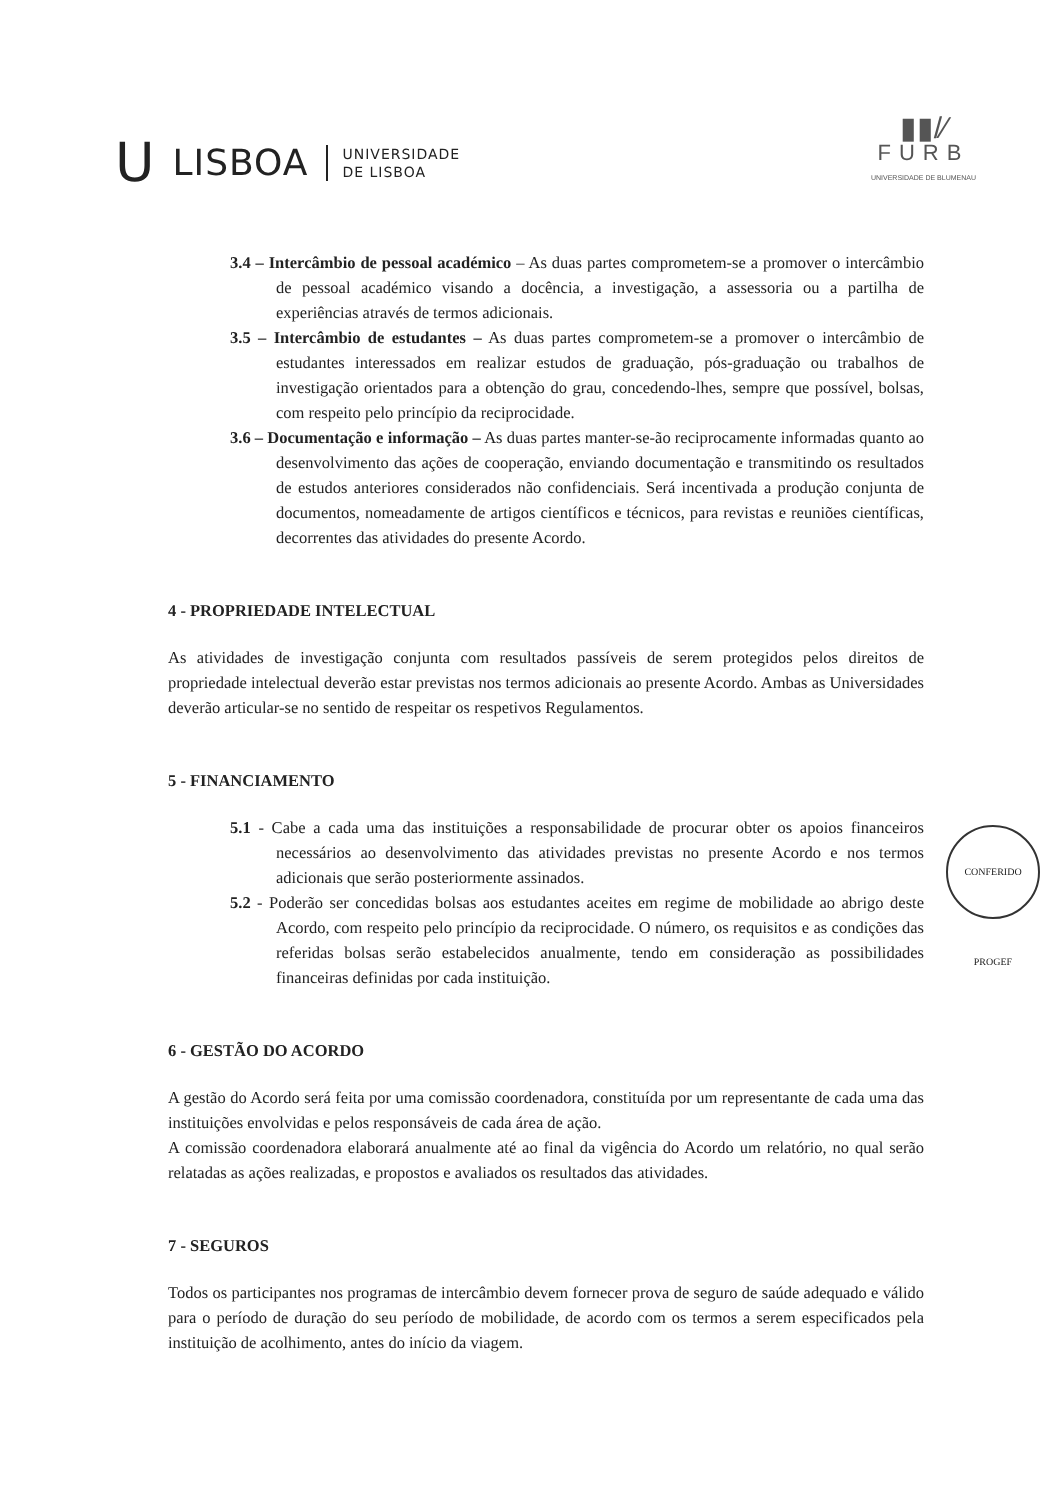U LISBOA UNIVERSIDADE
DE LISBOA
▮▮/⁄
FURB
UNIVERSIDADE DE BLUMENAU
3.4 – Intercâmbio de pessoal académico – As duas partes comprometem-se a promover o intercâmbio de pessoal académico visando a docência, a investigação, a assessoria ou a partilha de experiências através de termos adicionais.
3.5 – Intercâmbio de estudantes – As duas partes comprometem-se a promover o intercâmbio de estudantes interessados em realizar estudos de graduação, pós-graduação ou trabalhos de investigação orientados para a obtenção do grau, concedendo-lhes, sempre que possível, bolsas, com respeito pelo princípio da reciprocidade.
3.6 – Documentação e informação – As duas partes manter-se-ão reciprocamente informadas quanto ao desenvolvimento das ações de cooperação, enviando documentação e transmitindo os resultados de estudos anteriores considerados não confidenciais. Será incentivada a produção conjunta de documentos, nomeadamente de artigos científicos e técnicos, para revistas e reuniões científicas, decorrentes das atividades do presente Acordo.
4 - PROPRIEDADE INTELECTUAL
As atividades de investigação conjunta com resultados passíveis de serem protegidos pelos direitos de propriedade intelectual deverão estar previstas nos termos adicionais ao presente Acordo. Ambas as Universidades deverão articular-se no sentido de respeitar os respetivos Regulamentos.
5 - FINANCIAMENTO
5.1 - Cabe a cada uma das instituições a responsabilidade de procurar obter os apoios financeiros necessários ao desenvolvimento das atividades previstas no presente Acordo e nos termos adicionais que serão posteriormente assinados.
5.2 - Poderão ser concedidas bolsas aos estudantes aceites em regime de mobilidade ao abrigo deste Acordo, com respeito pelo princípio da reciprocidade. O número, os requisitos e as condições das referidas bolsas serão estabelecidos anualmente, tendo em consideração as possibilidades financeiras definidas por cada instituição.
6 - GESTÃO DO ACORDO
A gestão do Acordo será feita por uma comissão coordenadora, constituída por um representante de cada uma das instituições envolvidas e pelos responsáveis de cada área de ação.
A comissão coordenadora elaborará anualmente até ao final da vigência do Acordo um relatório, no qual serão relatadas as ações realizadas, e propostos e avaliados os resultados das atividades.
7 - SEGUROS
Todos os participantes nos programas de intercâmbio devem fornecer prova de seguro de saúde adequado e válido para o período de duração do seu período de mobilidade, de acordo com os termos a serem especificados pela instituição de acolhimento, antes do início da viagem.
CONFERIDO PROGEF